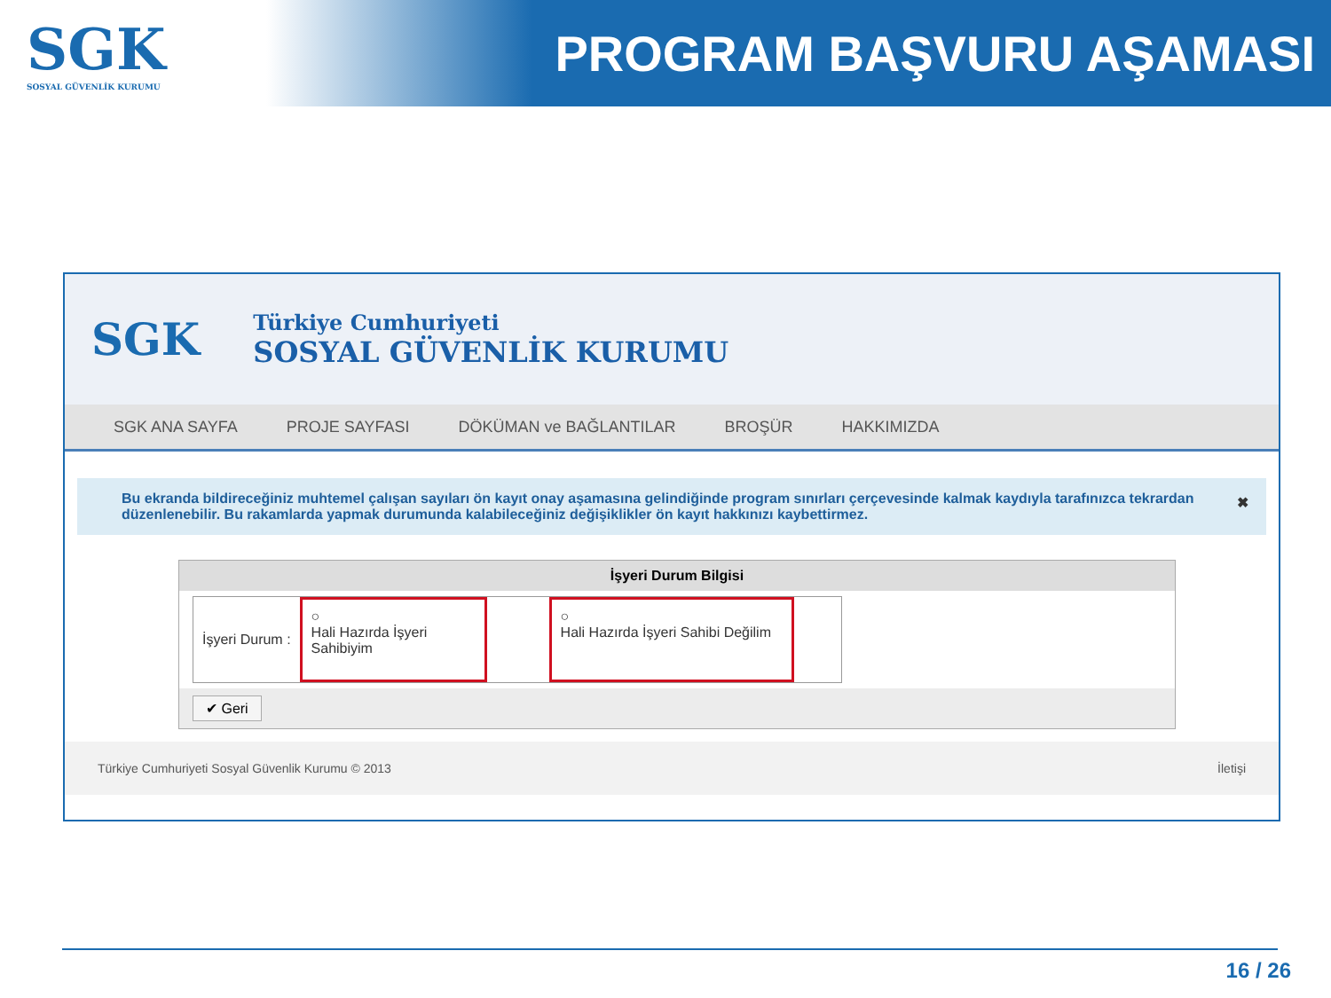SGK
SOSYAL GÜVENLİK KURUMU
PROGRAM BAŞVURU AŞAMASI
SGK
Türkiye Cumhuriyeti
SOSYAL GÜVENLİK KURUMU
SGK ANA SAYFA PROJE SAYFASI DÖKÜMAN ve BAĞLANTILAR BROŞÜR HAKKIMIZDA
Bu ekranda bildireceğiniz muhtemel çalışan sayıları ön kayıt onay aşamasına gelindiğinde program sınırları çerçevesinde kalmak kaydıyla tarafınızca tekrardan düzenlenebilir. Bu rakamlarda yapmak durumunda kalabileceğiniz değişiklikler ön kayıt hakkınızı kaybettirmez. ✖
İşyeri Durum Bilgisi
İşyeri Durum :
○
Hali Hazırda İşyeri Sahibiyim
○
Hali Hazırda İşyeri Sahibi Değilim
✔ Geri
Türkiye Cumhuriyeti Sosyal Güvenlik Kurumu © 2013 İletişi
16 / 26